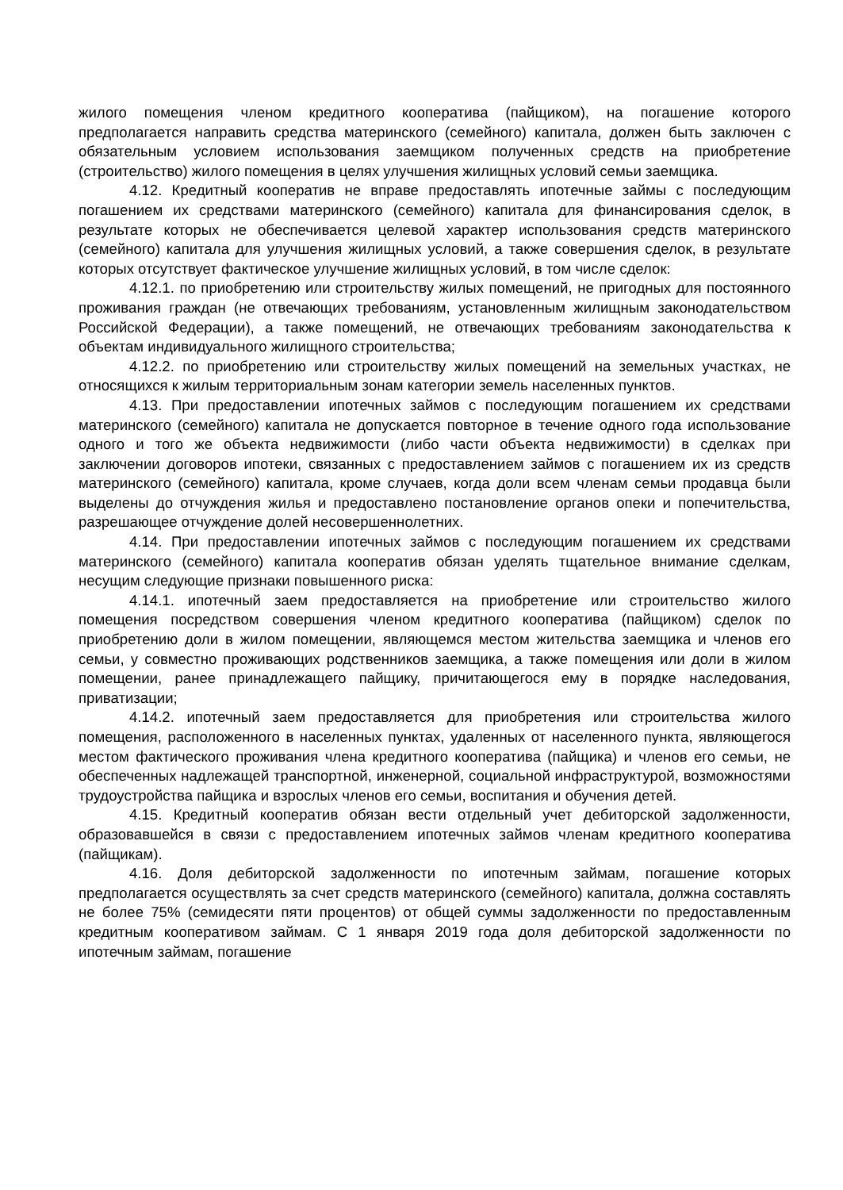жилого помещения членом кредитного кооператива (пайщиком), на погашение которого предполагается направить средства материнского (семейного) капитала, должен быть заключен с обязательным условием использования заемщиком полученных средств на приобретение (строительство) жилого помещения в целях улучшения жилищных условий семьи заемщика.
4.12. Кредитный кооператив не вправе предоставлять ипотечные займы с последующим погашением их средствами материнского (семейного) капитала для финансирования сделок, в результате которых не обеспечивается целевой характер использования средств материнского (семейного) капитала для улучшения жилищных условий, а также совершения сделок, в результате которых отсутствует фактическое улучшение жилищных условий, в том числе сделок:
4.12.1. по приобретению или строительству жилых помещений, не пригодных для постоянного проживания граждан (не отвечающих требованиям, установленным жилищным законодательством Российской Федерации), а также помещений, не отвечающих требованиям законодательства к объектам индивидуального жилищного строительства;
4.12.2. по приобретению или строительству жилых помещений на земельных участках, не относящихся к жилым территориальным зонам категории земель населенных пунктов.
4.13. При предоставлении ипотечных займов с последующим погашением их средствами материнского (семейного) капитала не допускается повторное в течение одного года использование одного и того же объекта недвижимости (либо части объекта недвижимости) в сделках при заключении договоров ипотеки, связанных с предоставлением займов с погашением их из средств материнского (семейного) капитала, кроме случаев, когда доли всем членам семьи продавца были выделены до отчуждения жилья и предоставлено постановление органов опеки и попечительства, разрешающее отчуждение долей несовершеннолетних.
4.14. При предоставлении ипотечных займов с последующим погашением их средствами материнского (семейного) капитала кооператив обязан уделять тщательное внимание сделкам, несущим следующие признаки повышенного риска:
4.14.1. ипотечный заем предоставляется на приобретение или строительство жилого помещения посредством совершения членом кредитного кооператива (пайщиком) сделок по приобретению доли в жилом помещении, являющемся местом жительства заемщика и членов его семьи, у совместно проживающих родственников заемщика, а также помещения или доли в жилом помещении, ранее принадлежащего пайщику, причитающегося ему в порядке наследования, приватизации;
4.14.2. ипотечный заем предоставляется для приобретения или строительства жилого помещения, расположенного в населенных пунктах, удаленных от населенного пункта, являющегося местом фактического проживания члена кредитного кооператива (пайщика) и членов его семьи, не обеспеченных надлежащей транспортной, инженерной, социальной инфраструктурой, возможностями трудоустройства пайщика и взрослых членов его семьи, воспитания и обучения детей.
4.15. Кредитный кооператив обязан вести отдельный учет дебиторской задолженности, образовавшейся в связи с предоставлением ипотечных займов членам кредитного кооператива (пайщикам).
4.16. Доля дебиторской задолженности по ипотечным займам, погашение которых предполагается осуществлять за счет средств материнского (семейного) капитала, должна составлять не более 75% (семидесяти пяти процентов) от общей суммы задолженности по предоставленным кредитным кооперативом займам. С 1 января 2019 года доля дебиторской задолженности по ипотечным займам, погашение